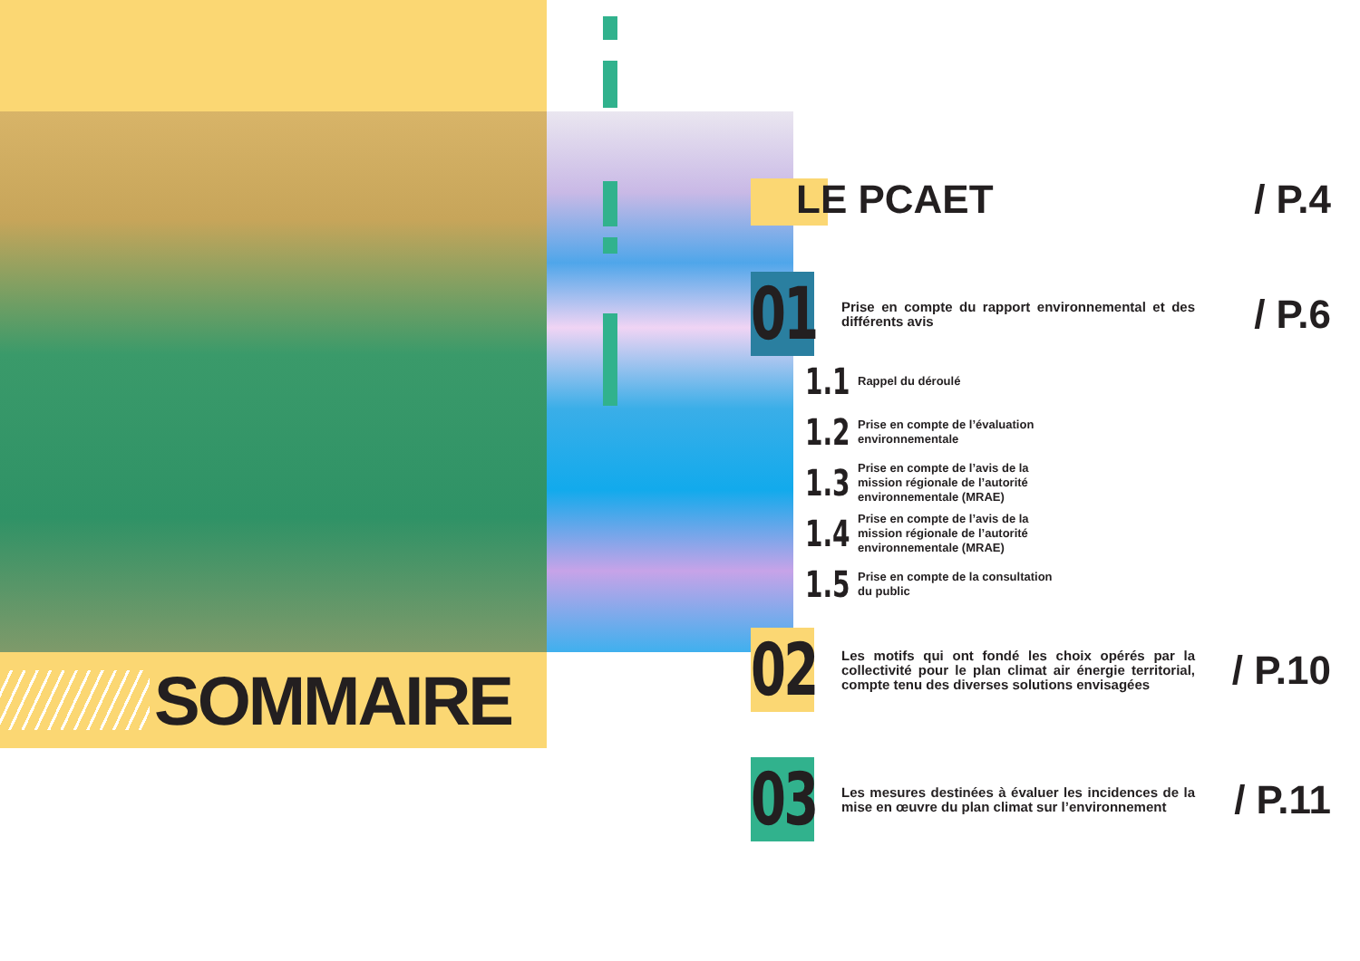SOMMAIRE
LE PCAET / P.4
01
Prise en compte du rapport environnemental et des différents avis
/ P.6
1.1
Rappel du déroulé
1.2
Prise en compte de l’évaluation environnementale
1.3
Prise en compte de l’avis de la mission régionale de l’autorité environnementale (MRAE)
1.4
Prise en compte de l’avis de la mission régionale de l’autorité environnementale (MRAE)
1.5
Prise en compte de la consultation du public
02
Les motifs qui ont fondé les choix opérés par la collectivité pour le plan climat air énergie territorial, compte tenu des diverses solutions envisagées
/ P.10
03
Les mesures destinées à évaluer les incidences de la mise en œuvre du plan climat sur l’environnement
/ P.11